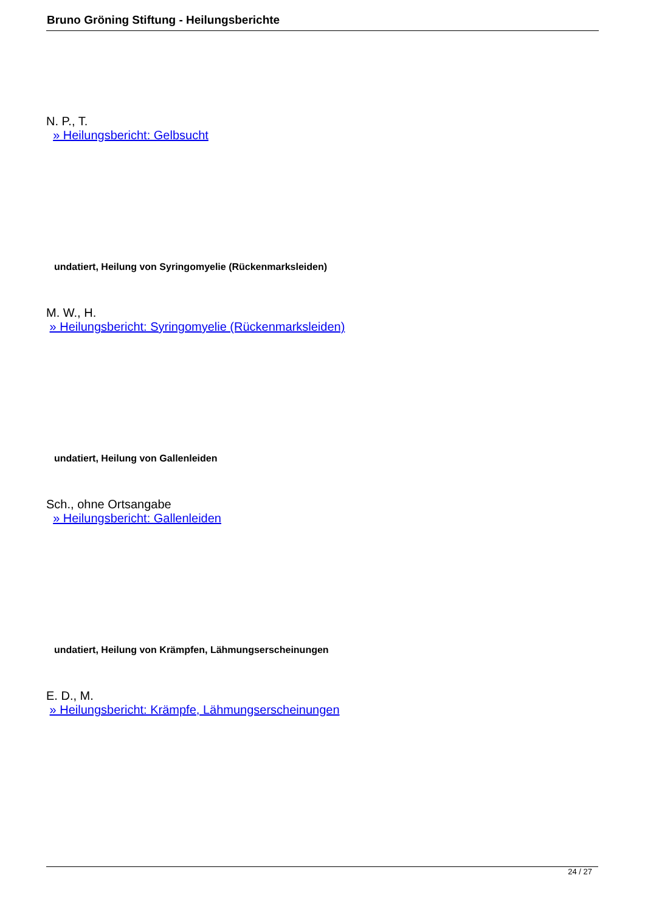Bruno Gröning Stiftung - Heilungsberichte
N. P., T.
» Heilungsbericht: Gelbsucht
undatiert, Heilung von Syringomyelie (Rückenmarksleiden)
M. W., H.
» Heilungsbericht: Syringomyelie (Rückenmarksleiden)
undatiert, Heilung von Gallenleiden
Sch., ohne Ortsangabe
» Heilungsbericht: Gallenleiden
undatiert, Heilung von Krämpfen, Lähmungserscheinungen
E. D., M.
» Heilungsbericht: Krämpfe, Lähmungserscheinungen
24 / 27